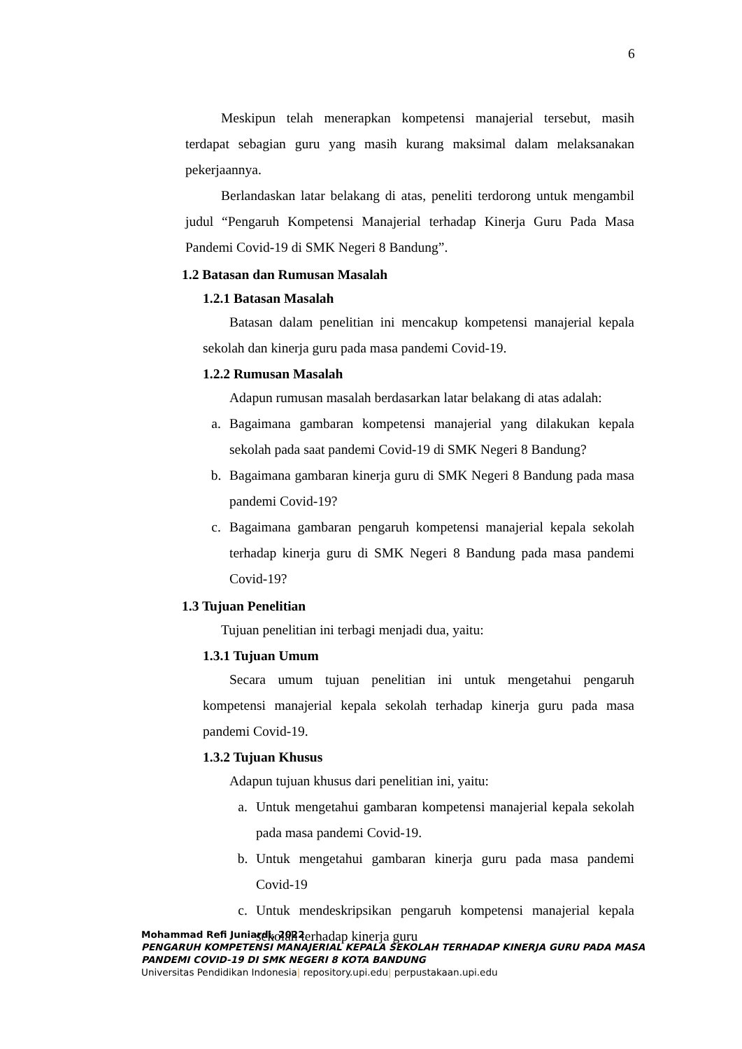6
Meskipun telah menerapkan kompetensi manajerial tersebut, masih terdapat sebagian guru yang masih kurang maksimal dalam melaksanakan pekerjaannya.
Berlandaskan latar belakang di atas, peneliti terdorong untuk mengambil judul “Pengaruh Kompetensi Manajerial terhadap Kinerja Guru Pada Masa Pandemi Covid-19 di SMK Negeri 8 Bandung”.
1.2 Batasan dan Rumusan Masalah
1.2.1 Batasan Masalah
Batasan dalam penelitian ini mencakup kompetensi manajerial kepala sekolah dan kinerja guru pada masa pandemi Covid-19.
1.2.2 Rumusan Masalah
Adapun rumusan masalah berdasarkan latar belakang di atas adalah:
a. Bagaimana gambaran kompetensi manajerial yang dilakukan kepala sekolah pada saat pandemi Covid-19 di SMK Negeri 8 Bandung?
b. Bagaimana gambaran kinerja guru di SMK Negeri 8 Bandung pada masa pandemi Covid-19?
c. Bagaimana gambaran pengaruh kompetensi manajerial kepala sekolah terhadap kinerja guru di SMK Negeri 8 Bandung pada masa pandemi Covid-19?
1.3 Tujuan Penelitian
Tujuan penelitian ini terbagi menjadi dua, yaitu:
1.3.1 Tujuan Umum
Secara umum tujuan penelitian ini untuk mengetahui pengaruh kompetensi manajerial kepala sekolah terhadap kinerja guru pada masa pandemi Covid-19.
1.3.2 Tujuan Khusus
Adapun tujuan khusus dari penelitian ini, yaitu:
a. Untuk mengetahui gambaran kompetensi manajerial kepala sekolah pada masa pandemi Covid-19.
b. Untuk mengetahui gambaran kinerja guru pada masa pandemi Covid-19
c. Untuk mendeskripsikan pengaruh kompetensi manajerial kepala sekolah terhadap kinerja guru
Mohammad Refi Juniardi, 2022
PENGARUH KOMPETENSI MANAJERIAL KEPALA SEKOLAH TERHADAP KINERJA GURU PADA MASA
PANDEMI COVID-19 DI SMK NEGERI 8 KOTA BANDUNG
Universitas Pendidikan Indonesia| repository.upi.edu| perpustakaan.upi.edu